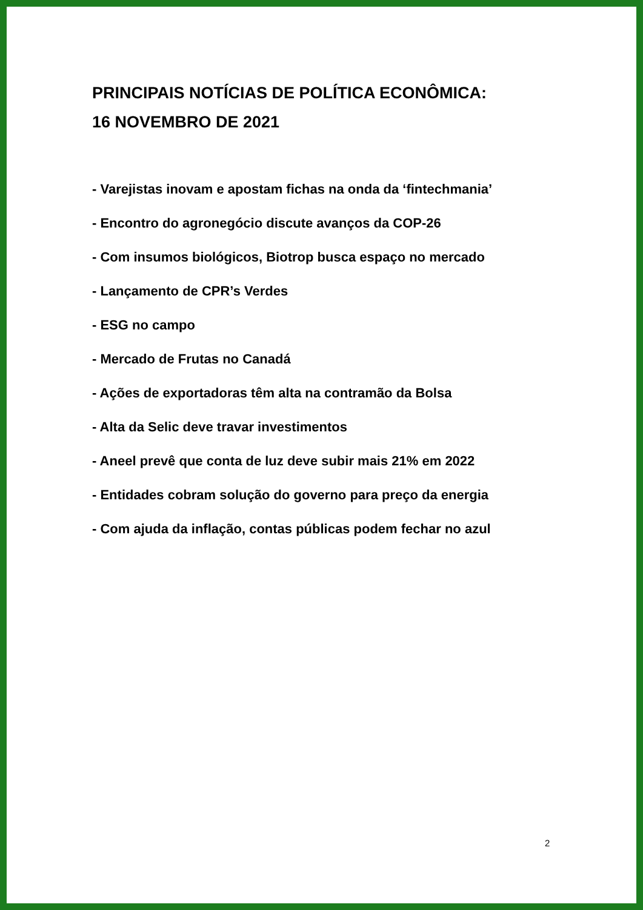PRINCIPAIS NOTÍCIAS DE POLÍTICA ECONÔMICA:
16 NOVEMBRO DE 2021
- Varejistas inovam e apostam fichas na onda da ‘fintechmania’
- Encontro do agronegócio discute avanços da COP-26
- Com insumos biológicos, Biotrop busca espaço no mercado
- Lançamento de CPR’s Verdes
- ESG no campo
- Mercado de Frutas no Canadá
- Ações de exportadoras têm alta na contramão da Bolsa
- Alta da Selic deve travar investimentos
- Aneel prevê que conta de luz deve subir mais 21% em 2022
- Entidades cobram solução do governo para preço da energia
- Com ajuda da inflação, contas públicas podem fechar no azul
2